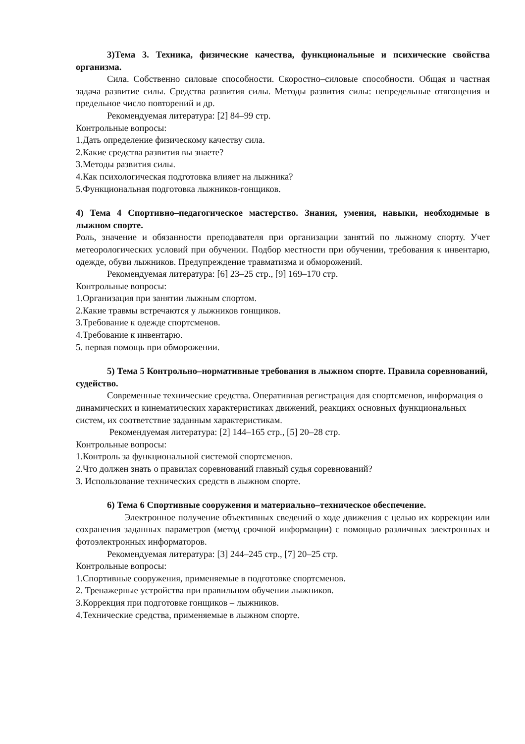3)Тема 3. Техника, физические качества, функциональные и психические свойства организма.
Сила. Собственно силовые способности. Скоростно–силовые способности. Общая и частная задача развитие силы. Средства развития силы. Методы развития силы: непредельные отягощения и предельное число повторений и др.
Рекомендуемая литература: [2] 84–99 стр.
Контрольные вопросы:
1.Дать определение физическому качеству сила.
2.Какие средства развития вы знаете?
3.Методы развития силы.
4.Как психологическая подготовка влияет на лыжника?
5.Функциональная подготовка лыжников-гонщиков.
4) Тема 4 Спортивно–педагогическое мастерство. Знания, умения, навыки, необходимые в лыжном спорте.
Роль, значение и обязанности преподавателя при организации занятий по лыжному спорту. Учет метеорологических условий при обучении. Подбор местности при обучении, требования к инвентарю, одежде, обуви лыжников. Предупреждение травматизма и обморожений.
Рекомендуемая литература: [6] 23–25 стр., [9] 169–170 стр.
Контрольные вопросы:
1.Организация при занятии лыжным спортом.
2.Какие травмы встречаются у лыжников гонщиков.
3.Требование к одежде спортсменов.
4.Требование к инвентарю.
5. первая помощь при обморожении.
5) Тема 5 Контрольно–нормативные требования в лыжном спорте. Правила соревнований, судейство.
Современные технические средства. Оперативная регистрация для спортсменов, информация о динамических и кинематических характеристиках движений, реакциях основных функциональных систем, их соответствие заданным характеристикам.
Рекомендуемая литература: [2] 144–165 стр., [5] 20–28 стр.
Контрольные вопросы:
1.Контроль за функциональной системой спортсменов.
2.Что должен знать о правилах соревнований главный судья соревнований?
3. Использование технических средств в лыжном спорте.
6) Тема 6 Спортивные сооружения и материально–техническое обеспечение.
Электронное получение объективных сведений о ходе движения с целью их коррекции или сохранения заданных параметров (метод срочной информации) с помощью различных электронных и фотоэлектронных информаторов.
Рекомендуемая литература: [3] 244–245 стр., [7] 20–25 стр.
Контрольные вопросы:
1.Спортивные сооружения, применяемые в подготовке спортсменов.
2. Тренажерные устройства при правильном обучении лыжников.
3.Коррекция при подготовке гонщиков – лыжников.
4.Технические средства, применяемые в лыжном спорте.